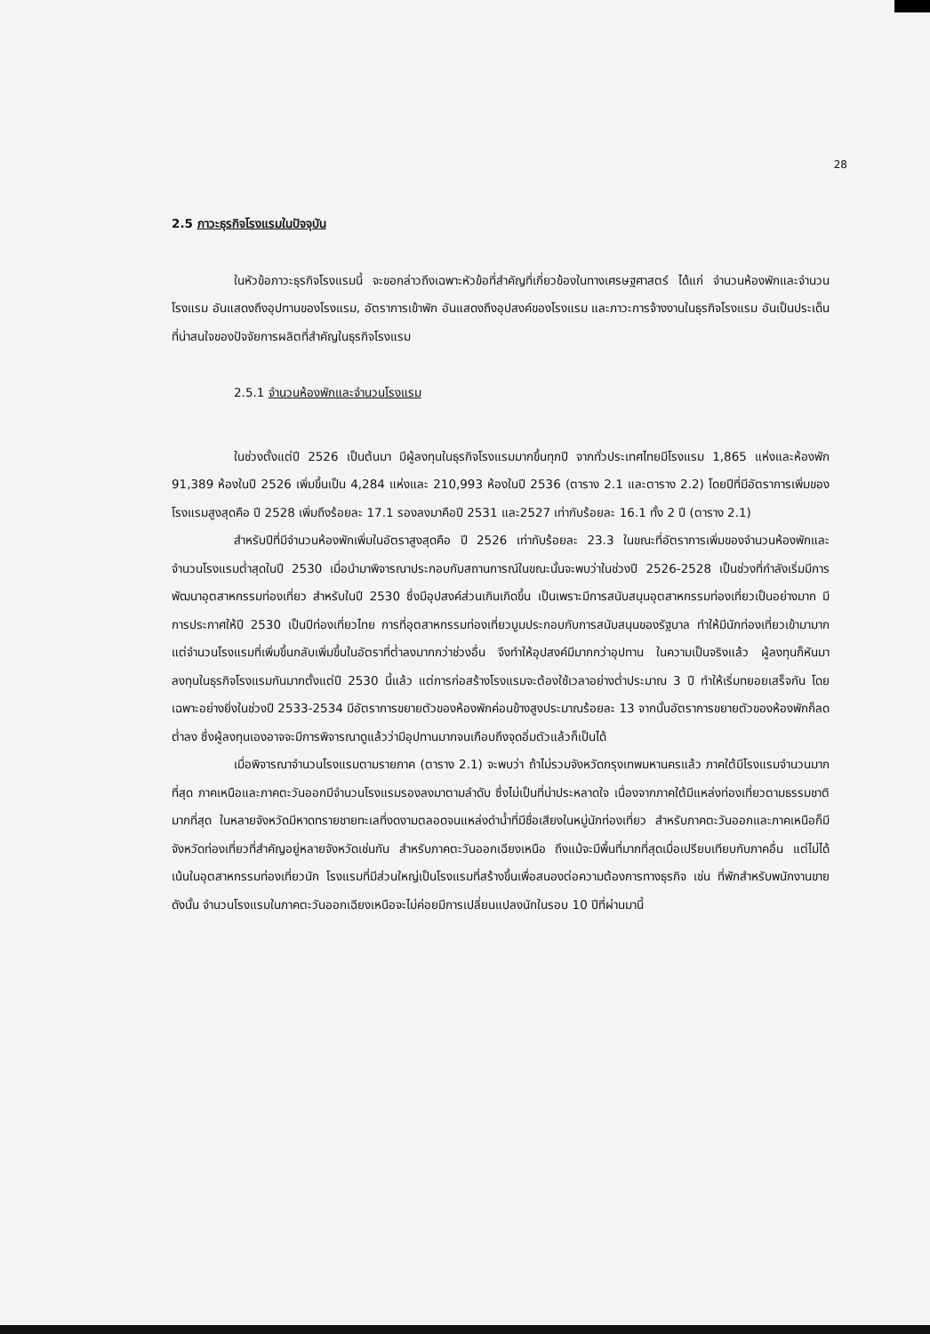28
2.5 ภาวะธุรกิจโรงแรมในปัจจุบัน
ในหัวข้อภาวะธุรกิจโรงแรมนี้ จะขอกล่าวถึงเฉพาะหัวข้อที่สำคัญที่เกี่ยวข้องในทางเศรษฐศาสตร์ ได้แก่ จำนวนห้องพักและจำนวนโรงแรม อันแสดงถึงอุปทานของโรงแรม, อัตราการเข้าพัก อันแสดงถึงอุปสงค์ของโรงแรม และภาวะการจ้างงานในธุรกิจโรงแรม อันเป็นประเด็นที่น่าสนใจของปัจจัยการผลิตที่สำคัญในธุรกิจโรงแรม
2.5.1 จำนวนห้องพักและจำนวนโรงแรม
ในช่วงตั้งแต่ปี 2526 เป็นต้นมา มีผู้ลงทุนในธุรกิจโรงแรมมากขึ้นทุกปี จากทั่วประเทศไทยมีโรงแรม 1,865 แห่งและห้องพัก 91,389 ห้องในปี 2526 เพิ่มขึ้นเป็น 4,284 แห่งและ 210,993 ห้องในปี 2536 (ตาราง 2.1 และตาราง 2.2) โดยปีที่มีอัตราการเพิ่มของโรงแรมสูงสุดคือ ปี 2528 เพิ่มถึงร้อยละ 17.1 รองลงมาคือปี 2531 และ2527 เท่ากับร้อยละ 16.1 ทั้ง 2 ปี (ตาราง 2.1)
สำหรับปีที่มีจำนวนห้องพักเพิ่มในอัตราสูงสุดคือ ปี 2526 เท่ากับร้อยละ 23.3 ในขณะที่อัตราการเพิ่มของจำนวนห้องพักและจำนวนโรงแรมต่ำสุดในปี 2530 เมื่อนำมาพิจารณาประกอบกับสถานการณ์ในขณะนั้นจะพบว่าในช่วงปี 2526-2528 เป็นช่วงที่กำลังเริ่มมีการพัฒนาอุตสาหกรรมท่องเที่ยว สำหรับในปี 2530 ซึ่งมีอุปสงค์ส่วนเกินเกิดขึ้น เป็นเพราะมีการสนับสนุนอุตสาหกรรมท่องเที่ยวเป็นอย่างมาก มีการประกาศให้ปี 2530 เป็นปีท่องเที่ยวไทย การที่อุตสาหกรรมท่องเที่ยวบูมประกอบกับการสนับสนุนของรัฐบาล ทำให้มีนักท่องเที่ยวเข้ามามาก แต่จำนวนโรงแรมที่เพิ่มขึ้นกลับเพิ่มขึ้นในอัตราที่ต่ำลงมากกว่าช่วงอื่น จึงทำให้อุปสงค์มีมากกว่าอุปทาน ในความเป็นจริงแล้ว ผู้ลงทุนก็หันมาลงทุนในธุรกิจโรงแรมกันมากตั้งแต่ปี 2530 นี้แล้ว แต่การก่อสร้างโรงแรมจะต้องใช้เวลาอย่างต่ำประมาณ 3 ปี ทำให้เริ่มทยอยเสร็จกัน โดยเฉพาะอย่างยิ่งในช่วงปี 2533-2534 มีอัตราการขยายตัวของห้องพักค่อนข้างสูงประมาณร้อยละ 13 จากนั้นอัตราการขยายตัวของห้องพักก็ลดต่ำลง ซึ่งผู้ลงทุนเองอาจจะมีการพิจารณาดูแล้วว่ามีอุปทานมากจนเกือบถึงจุดอิ่มตัวแล้วก็เป็นได้
เมื่อพิจารณาจำนวนโรงแรมตามรายภาค (ตาราง 2.1) จะพบว่า ถ้าไม่รวมจังหวัดกรุงเทพมหานครแล้ว ภาคใต้มีโรงแรมจำนวนมากที่สุด ภาคเหนือและภาคตะวันออกมีจำนวนโรงแรมรองลงมาตามลำดับ ซึ่งไม่เป็นที่น่าประหลาดใจ เนื่องจากภาคใต้มีแหล่งท่องเที่ยวตามธรรมชาติมากที่สุด ในหลายจังหวัดมีหาดทรายชายทะเลที่งดงามตลอดจนแหล่งดำน้ำที่มีชื่อเสียงในหมู่นักท่องเที่ยว สำหรับภาคตะวันออกและภาคเหนือก็มีจังหวัดท่องเที่ยวที่สำคัญอยู่หลายจังหวัดเช่นกัน สำหรับภาคตะวันออกเฉียงเหนือ ถึงแม้จะมีพื้นที่มากที่สุดเมื่อเปรียบเทียบกับภาคอื่น แต่ไม่ได้เน้นในอุตสาหกรรมท่องเที่ยวนัก โรงแรมที่มีส่วนใหญ่เป็นโรงแรมที่สร้างขึ้นเพื่อสนองต่อความต้องการทางธุรกิจ เช่น ที่พักสำหรับพนักงานขาย ดังนั้น จำนวนโรงแรมในภาคตะวันออกเฉียงเหนือจะไม่ค่อยมีการเปลี่ยนแปลงนักในรอบ 10 ปีที่ผ่านมานี้